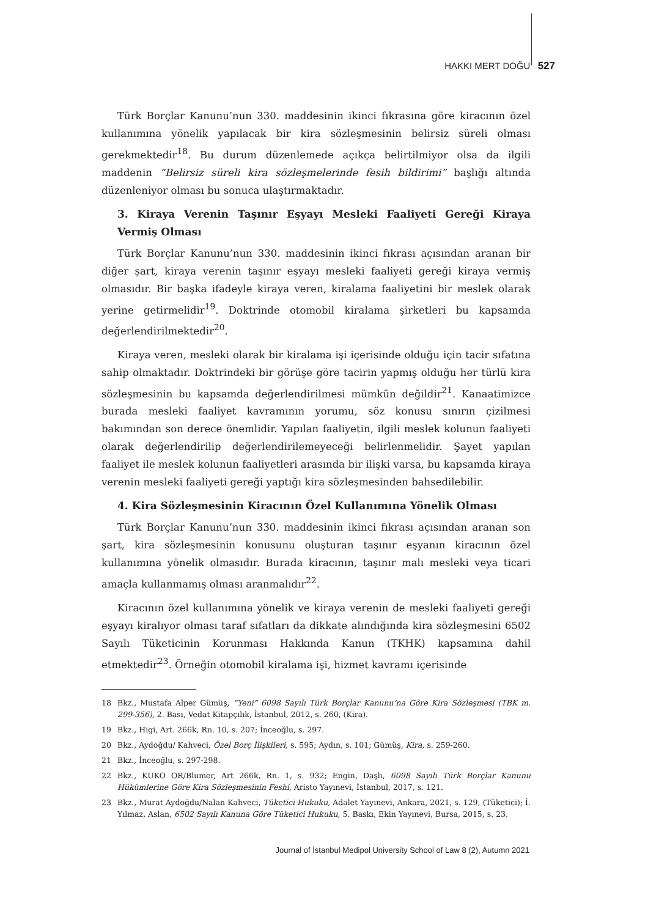HAKKI MERT DOĞU 527
Türk Borçlar Kanunu’nun 330. maddesinin ikinci fıkrasına göre kiracının özel kullanımına yönelik yapılacak bir kira sözleşmesinin belirsiz süreli olması gerekmektedir<sup>18</sup>. Bu durum düzenlemede açıkça belirtilmiyor olsa da ilgili maddenin “Belirsiz süreli kira sözleşmelerinde fesih bildirimi” başlığı altında düzenleniyor olması bu sonuca ulaştırmaktadır.
3. Kiraya Verenin Taşınır Eşyayı Mesleki Faaliyeti Gereği Kiraya Vermiş Olması
Türk Borçlar Kanunu’nun 330. maddesinin ikinci fıkrası açısından aranan bir diğer şart, kiraya verenin taşınır eşyayı mesleki faaliyeti gereği kiraya vermiş olmasıdır. Bir başka ifadeyle kiraya veren, kiralama faaliyetini bir meslek olarak yerine getirmelidir<sup>19</sup>. Doktrinde otomobil kiralama şirketleri bu kapsamda değerlendirilmektedir<sup>20</sup>.
Kiraya veren, mesleki olarak bir kiralama işi içerisinde olduğu için tacir sıfatına sahip olmaktadır. Doktrindeki bir görüşe göre tacirin yapmış olduğu her türlü kira sözleşmesinin bu kapsamda değerlendirilmesi mümkün değildir<sup>21</sup>. Kanaatimizce burada mesleki faaliyet kavramının yorumu, söz konusu sınırın çizilmesi bakımından son derece önemlidir. Yapılan faaliyetin, ilgili meslek kolunun faaliyeti olarak değerlendirilip değerlendirilemeyeceği belirlenmelidir. Şayet yapılan faaliyet ile meslek kolunun faaliyetleri arasında bir ilişki varsa, bu kapsamda kiraya verenin mesleki faaliyeti gereği yaptığı kira sözleşmesinden bahsedilebilir.
4. Kira Sözleşmesinin Kiracının Özel Kullanımına Yönelik Olması
Türk Borçlar Kanunu’nun 330. maddesinin ikinci fıkrası açısından aranan son şart, kira sözleşmesinin konusunu oluşturan taşınır eşyanın kiracının özel kullanımına yönelik olmasıdır. Burada kiracının, taşınır malı mesleki veya ticari amaçla kullanmamış olması aranmalıdır<sup>22</sup>.
Kiracının özel kullanımına yönelik ve kiraya verenin de mesleki faaliyeti gereği eşyayı kiralıyor olması taraf sıfatları da dikkate alındığında kira sözleşmesini 6502 Sayılı Tüketicinin Korunması Hakkında Kanun (TKHK) kapsamına dahil etmektedir<sup>23</sup>. Örneğin otomobil kiralama işi, hizmet kavramı içerisinde
18 Bkz., Mustafa Alper Gümüş, “Yeni” 6098 Sayılı Türk Borçlar Kanunu’na Göre Kira Sözleşmesi (TBK m. 299-356), 2. Bası, Vedat Kitapçılık, İstanbul, 2012, s. 260, (Kira).
19 Bkz., Higi, Art. 266k, Rn. 10, s. 207; İnceoğlu, s. 297.
20 Bkz., Aydoğdu/ Kahveci, Özel Borç İlişkileri, s. 595; Aydın, s. 101; Gümüş, Kira, s. 259-260.
21 Bkz., İnceoğlu, s. 297-298.
22 Bkz., KUKO OR/Blumer, Art 266k, Rn. 1, s. 932; Engin, Daşlı, 6098 Sayılı Türk Borçlar Kanunu Hükümlerine Göre Kira Sözleşmesinin Feshi, Aristo Yayınevi, İstanbul, 2017, s. 121.
23 Bkz., Murat Aydoğdu/Nalan Kahveci, Tüketici Hukuku, Adalet Yayınevi, Ankara, 2021, s. 129, (Tüketici); İ. Yılmaz, Aslan, 6502 Sayılı Kanuna Göre Tüketici Hukuku, 5. Baskı, Ekin Yayınevi, Bursa, 2015, s. 23.
Journal of İstanbul Medipol University School of Law 8 (2), Autumn 2021